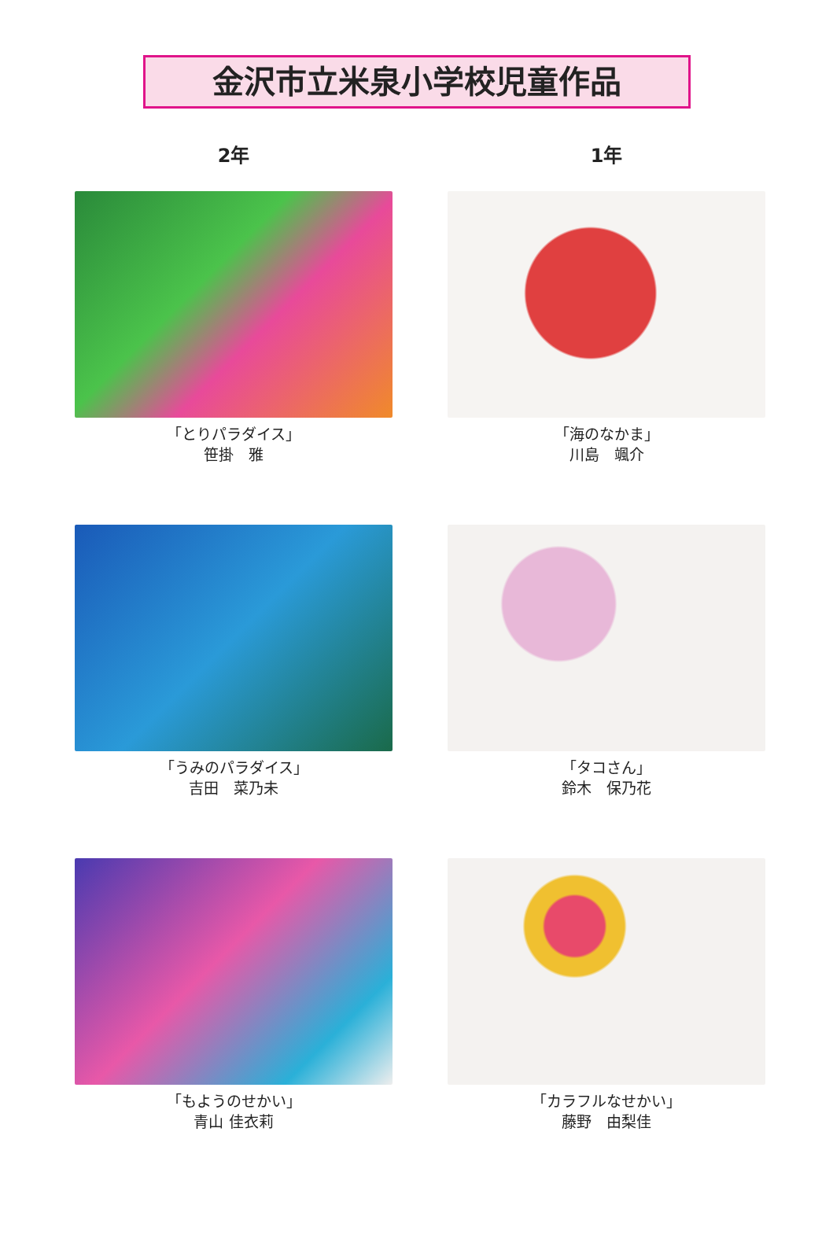金沢市立米泉小学校児童作品
2年
1年
「とりパラダイス」
笹掛　雅
「海のなかま」
川島　颯介
「うみのパラダイス」
吉田　菜乃未
「タコさん」
鈴木　保乃花
「もようのせかい」
青山 佳衣莉
「カラフルなせかい」
藤野　由梨佳